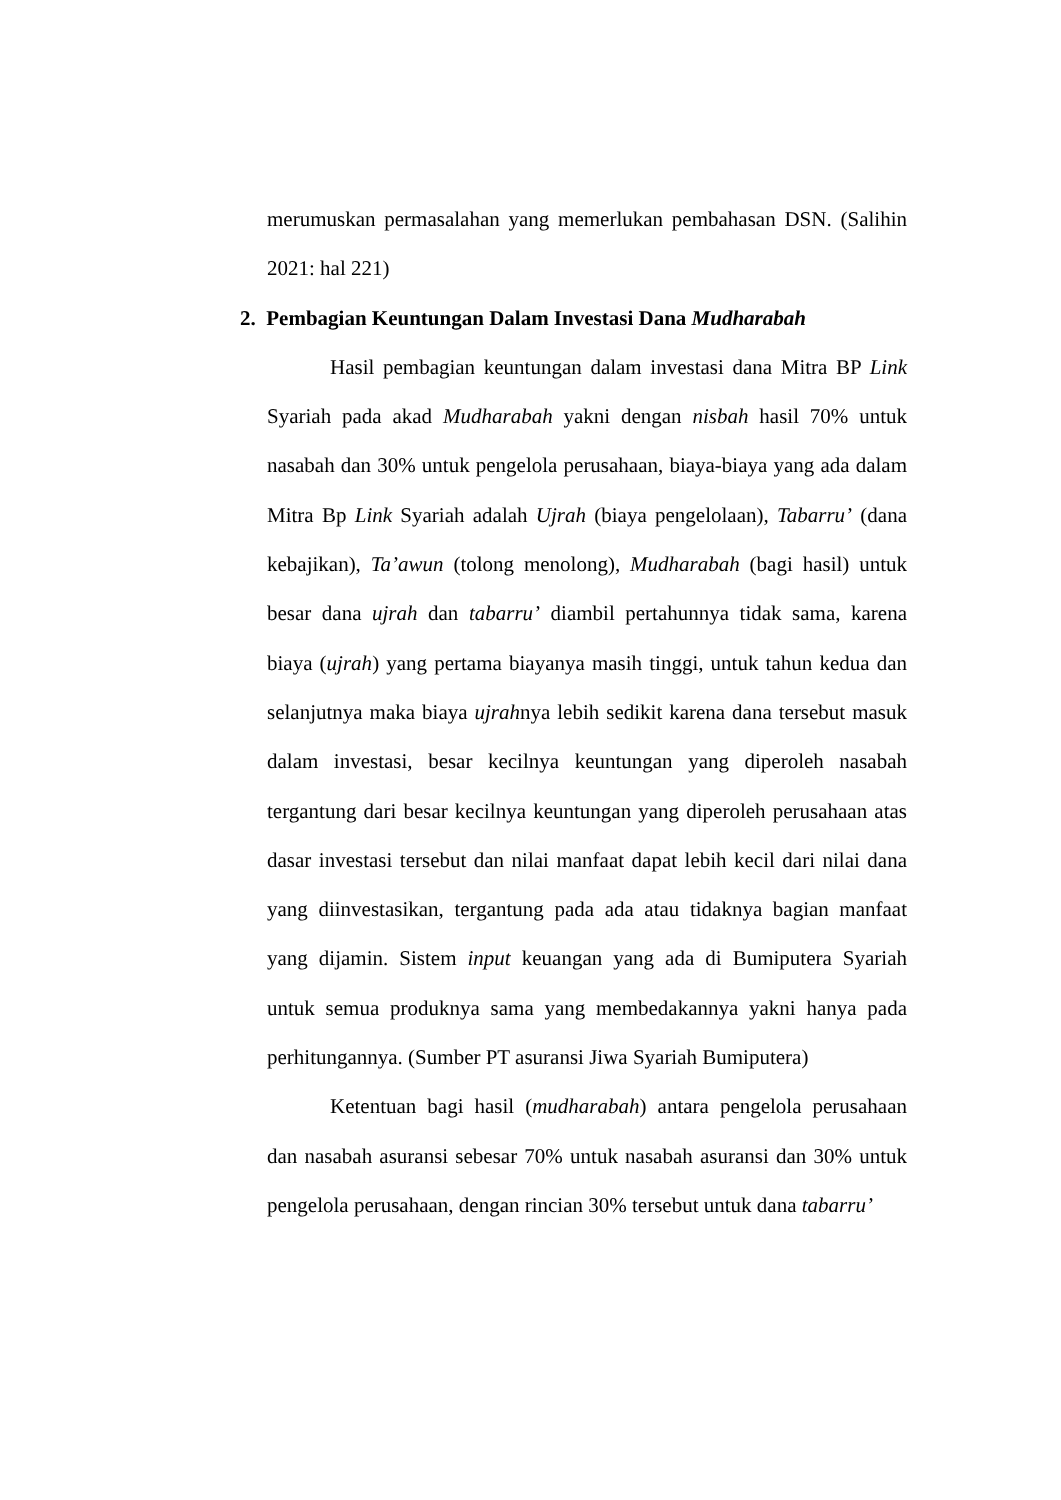merumuskan permasalahan yang memerlukan pembahasan DSN. (Salihin 2021: hal 221)
2. Pembagian Keuntungan Dalam Investasi Dana Mudharabah
Hasil pembagian keuntungan dalam investasi dana Mitra BP Link Syariah pada akad Mudharabah yakni dengan nisbah hasil 70% untuk nasabah dan 30% untuk pengelola perusahaan, biaya-biaya yang ada dalam Mitra Bp Link Syariah adalah Ujrah (biaya pengelolaan), Tabarru’ (dana kebajikan), Ta’awun (tolong menolong), Mudharabah (bagi hasil) untuk besar dana ujrah dan tabarru’ diambil pertahunnya tidak sama, karena biaya (ujrah) yang pertama biayanya masih tinggi, untuk tahun kedua dan selanjutnya maka biaya ujrahnya lebih sedikit karena dana tersebut masuk dalam investasi, besar kecilnya keuntungan yang diperoleh nasabah tergantung dari besar kecilnya keuntungan yang diperoleh perusahaan atas dasar investasi tersebut dan nilai manfaat dapat lebih kecil dari nilai dana yang diinvestasikan, tergantung pada ada atau tidaknya bagian manfaat yang dijamin. Sistem input keuangan yang ada di Bumiputera Syariah untuk semua produknya sama yang membedakannya yakni hanya pada perhitungannya. (Sumber PT asuransi Jiwa Syariah Bumiputera)
Ketentuan bagi hasil (mudharabah) antara pengelola perusahaan dan nasabah asuransi sebesar 70% untuk nasabah asuransi dan 30% untuk pengelola perusahaan, dengan rincian 30% tersebut untuk dana tabarru’